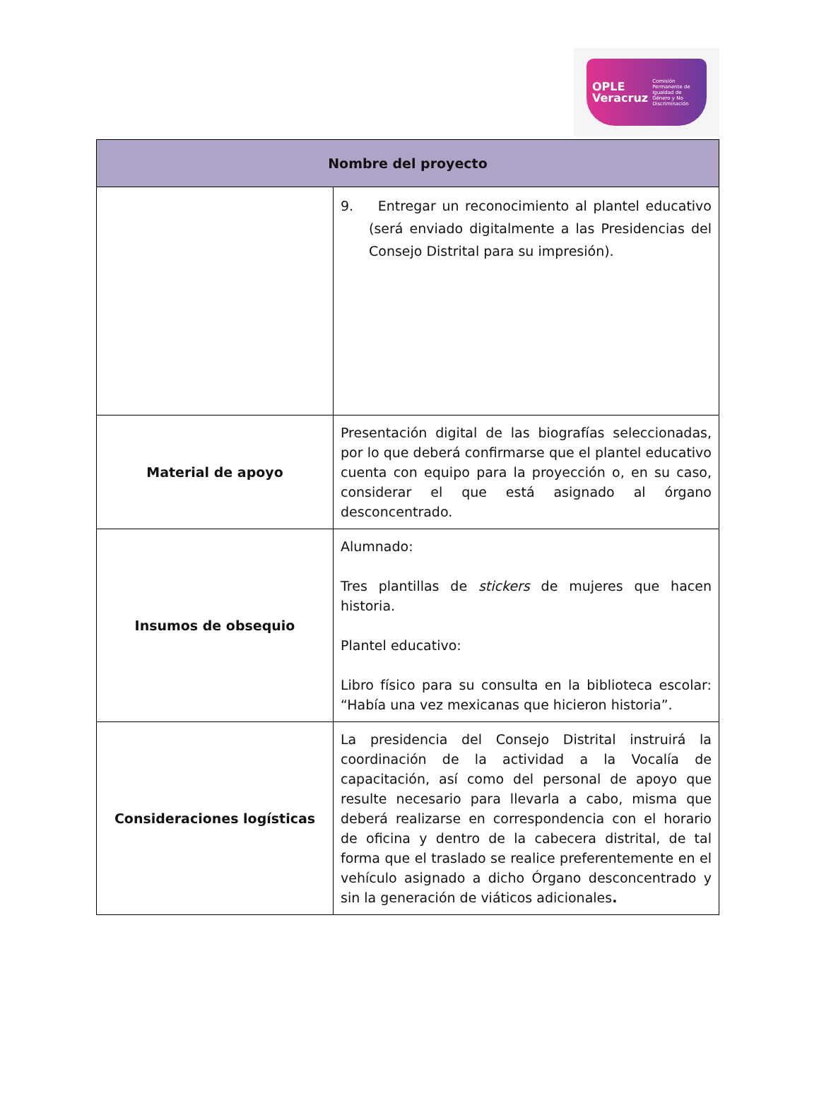OPLE
Veracruz Comisión Permanente de Igualdad de Género y No Discriminación
| Nombre del proyecto | |
| --- | --- |
| | 9. Entregar un reconocimiento al plantel educativo (será enviado digitalmente a las Presidencias del Consejo Distrital para su impresión). |
| Material de apoyo | Presentación digital de las biografías seleccionadas, por lo que deberá confirmarse que el plantel educativo cuenta con equipo para la proyección o, en su caso, considerar el que está asignado al órgano desconcentrado. |
| Insumos de obsequio | Alumnado: Tres plantillas de stickers de mujeres que hacen historia. Plantel educativo: Libro físico para su consulta en la biblioteca escolar: “Había una vez mexicanas que hicieron historia”. |
| Consideraciones logísticas | La presidencia del Consejo Distrital instruirá la coordinación de la actividad a la Vocalía de capacitación, así como del personal de apoyo que resulte necesario para llevarla a cabo, misma que deberá realizarse en correspondencia con el horario de oficina y dentro de la cabecera distrital, de tal forma que el traslado se realice preferentemente en el vehículo asignado a dicho Órgano desconcentrado y sin la generación de viáticos adicionales . |